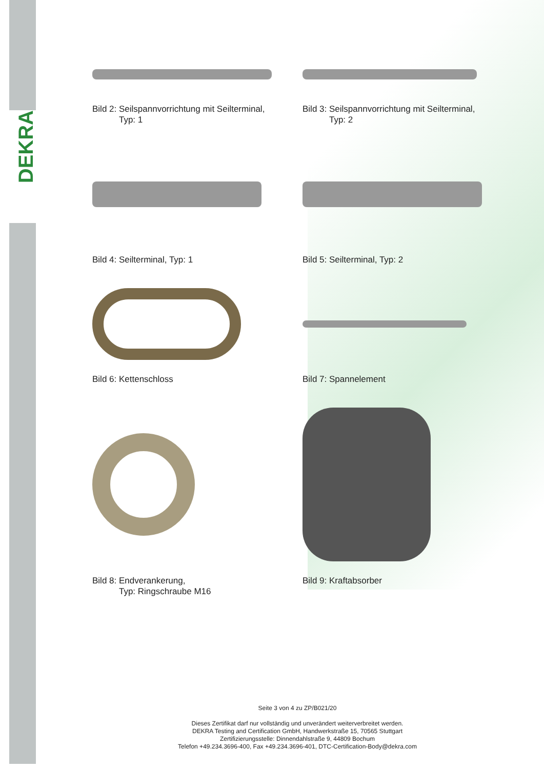DEKRA
Bild 2: Seilspannvorrichtung mit Seilterminal,
Typ: 1
Bild 3: Seilspannvorrichtung mit Seilterminal,
Typ: 2
Bild 4: Seilterminal, Typ: 1 Bild 5: Seilterminal, Typ: 2
Bild 6: Kettenschloss Bild 7: Spannelement
Bild 8: Endverankerung,
Typ: Ringschraube M16
Bild 9: Kraftabsorber
Seite 3 von 4 zu ZP/B021/20
Dieses Zertifikat darf nur vollständig und unverändert weiterverbreitet werden.
DEKRA Testing and Certification GmbH, Handwerkstraße 15, 70565 Stuttgart
Zertifizierungsstelle: Dinnendahlstraße 9, 44809 Bochum
Telefon +49.234.3696-400, Fax +49.234.3696-401, DTC-Certification-Body@dekra.com